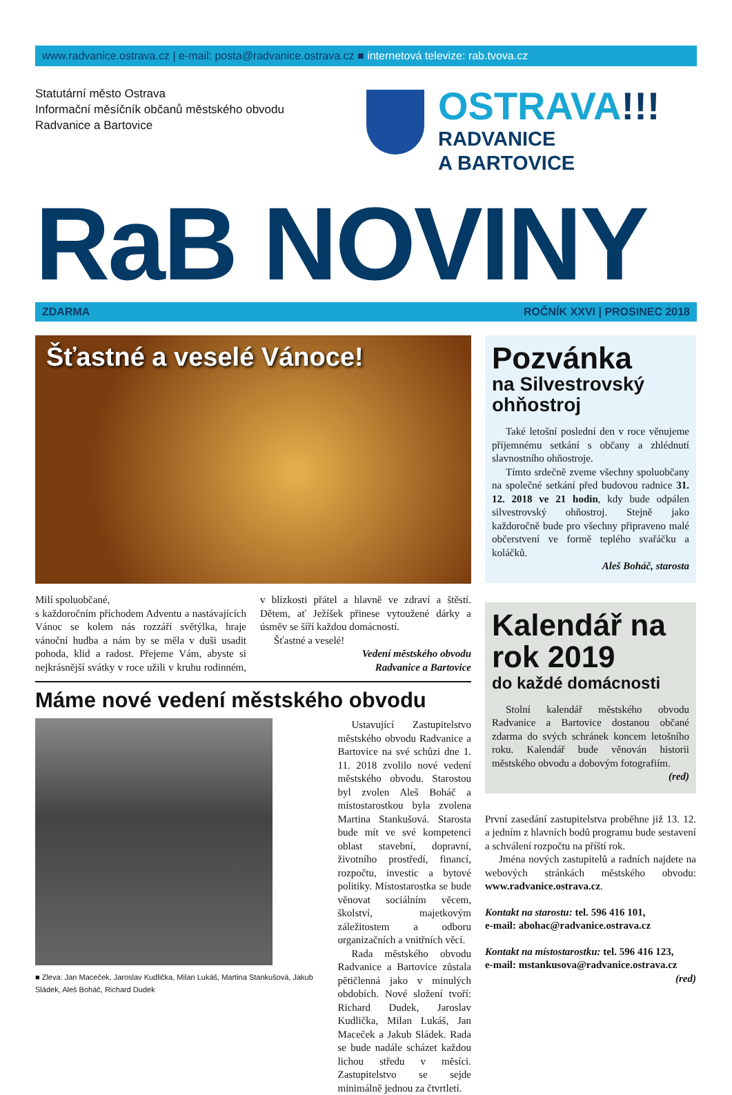www.radvanice.ostrava.cz | e-mail: posta@radvanice.ostrava.cz ■ internetová televize: rab.tvova.cz
Statutární město Ostrava
Informační měsíčník občanů městského obvodu
Radvanice a Bartovice
OSTRAVA!!!
RADVANICE
A BARTOVICE
RaB NOVINY
ZDARMA ROČNÍK XXVI | PROSINEC 2018
Šťastné a veselé Vánoce!
Milí spoluobčané,
s každoročním příchodem Adventu a nastávajících Vánoc se kolem nás rozzáří světýlka, hraje vánoční hudba a nám by se měla v duši usadit pohoda, klid a radost. Přejeme Vám, abyste si nejkrásnější svátky v roce užili v kruhu rodinném, v blízkosti přátel a hlavně ve zdraví a štěstí. Dětem, ať Ježíšek přinese vytoužené dárky a úsměv se šíří každou domácností.
Šťastné a veselé!
Vedení městského obvodu
Radvanice a Bartovice
Máme nové vedení městského obvodu
■ Zleva: Jan Maceček, Jaroslav Kudlička, Milan Lukáš, Martina Stankušová, Jakub Sládek, Aleš Boháč, Richard Dudek
Ustavující Zastupitelstvo městského obvodu Radvanice a Bartovice na své schůzi dne 1. 11. 2018 zvolilo nové vedení městského obvodu. Starostou byl zvolen Aleš Boháč a místostarostkou byla zvolena Martina Stankušová. Starosta bude mít ve své kompetenci oblast stavební, dopravní, životního prostředí, financí, rozpočtu, investic a bytové politiky. Místostarostka se bude věnovat sociálním věcem, školství, majetkovým záležitostem a odboru organizačních a vnitřních věcí.
Rada městského obvodu Radvanice a Bartovice zůstala pětičlenná jako v minulých obdobích. Nové složení tvoří: Richard Dudek, Jaroslav Kudlička, Milan Lukáš, Jan Maceček a Jakub Sládek. Rada se bude nadále scházet každou lichou středu v měsíci. Zastupitelstvo se sejde minimálně jednou za čtvrtletí.
Pozvánka
na Silvestrovský ohňostroj
Také letošní poslední den v roce věnujeme příjemnému setkání s občany a zhlédnutí slavnostního ohňostroje.
Tímto srdečně zveme všechny spoluobčany na společné setkání před budovou radnice 31. 12. 2018 ve 21 hodin, kdy bude odpálen silvestrovský ohňostroj. Stejně jako každoročně bude pro všechny připraveno malé občerstvení ve formě teplého svařáčku a koláčků.
Aleš Boháč, starosta
Kalendář na rok 2019
do každé domácnosti
Stolní kalendář městského obvodu Radvanice a Bartovice dostanou občané zdarma do svých schránek koncem letošního roku. Kalendář bude věnován historii městského obvodu a dobovým fotografiím.
(red)
První zasedání zastupitelstva proběhne již 13. 12. a jedním z hlavních bodů programu bude sestavení a schválení rozpočtu na příští rok.
Jména nových zastupitelů a radních najdete na webových stránkách městského obvodu: www.radvanice.ostrava.cz.
Kontakt na starostu: tel. 596 416 101,
e-mail: abohac@radvanice.ostrava.cz
Kontakt na místostarostku: tel. 596 416 123,
e-mail: mstankusova@radvanice.ostrava.cz
(red)